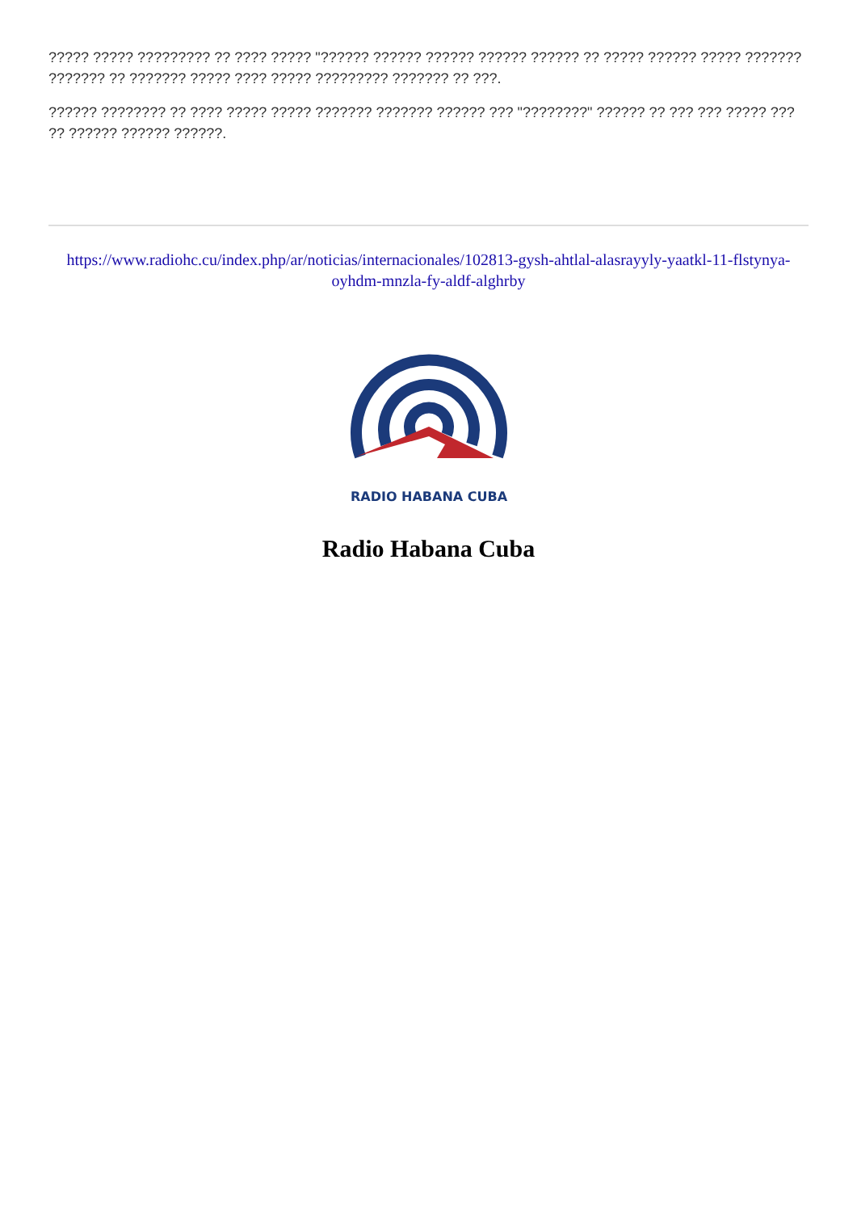????? ????? ????????? ?? ???? ????? "?????? ?????? ?????? ?????? ?????? ?? ????? ?????? ????? ??????? ??????? ?? ??????? ????? ???? ????? ????????? ??????? ?? ???.
?????? ???????? ?? ???? ????? ????? ??????? ??????? ?????? ??? "????????" ?????? ?? ??? ??? ????? ??? ?? ?????? ?????? ??????.
https://www.radiohc.cu/index.php/ar/noticias/internacionales/102813-gysh-ahtlal-alasrayyly-yaatkl-11-flstynya-oyhdm-mnzla-fy-aldf-alghrby
RADIO HABANA CUBA
Radio Habana Cuba